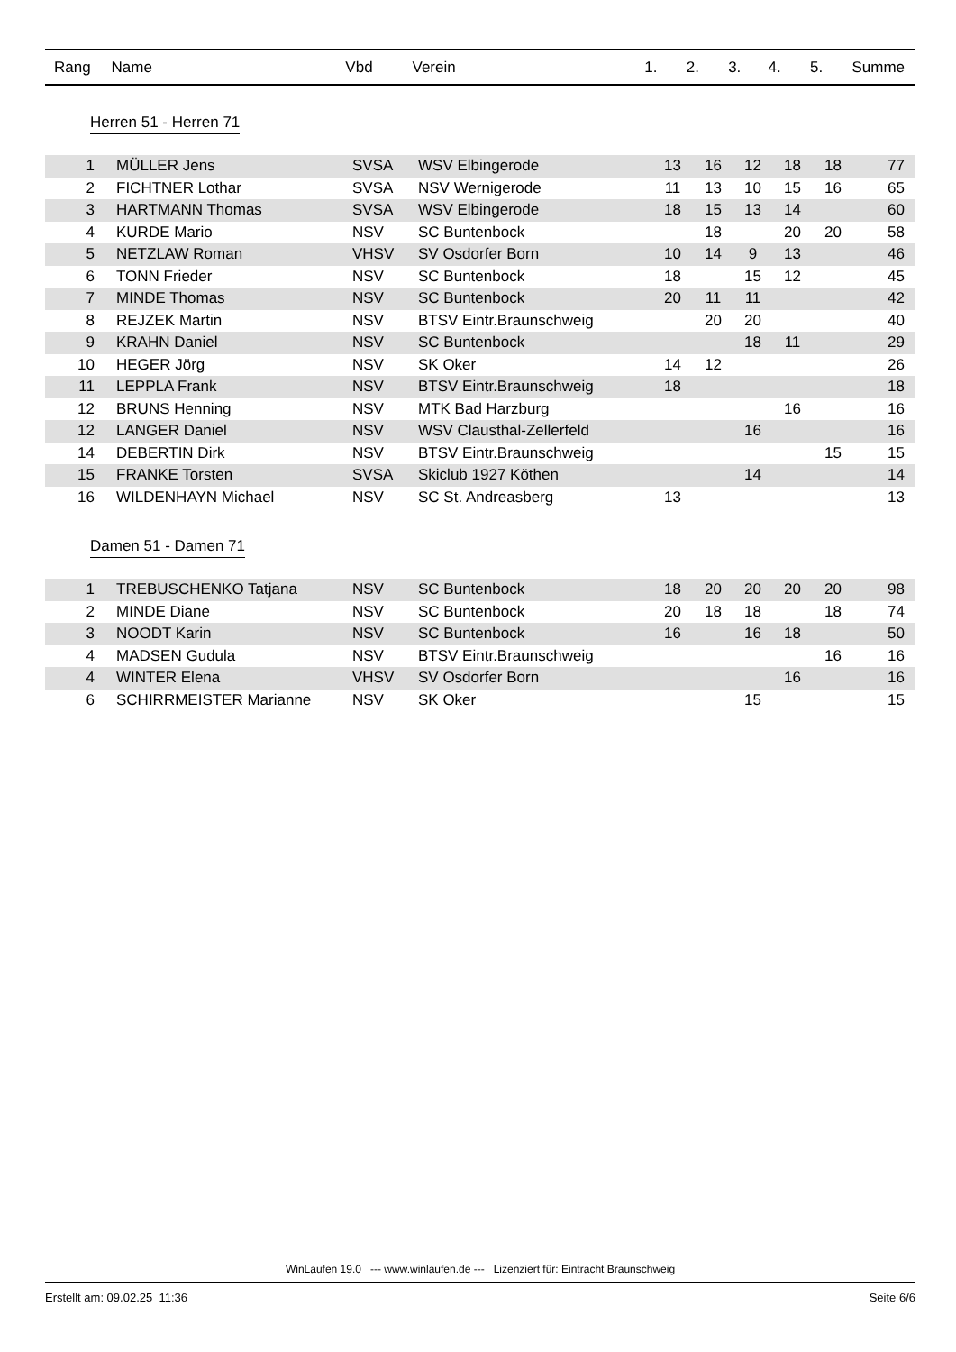| Rang | Name | Vbd | Verein | 1. | 2. | 3. | 4. | 5. | Summe |
| --- | --- | --- | --- | --- | --- | --- | --- | --- | --- |
Herren 51 - Herren 71
| 1 | | MÜLLER Jens | SVSA | WSV Elbingerode | 13 | 16 | 12 | 18 | 18 | 77 |
| 2 | | FICHTNER Lothar | SVSA | NSV Wernigerode | 11 | 13 | 10 | 15 | 16 | 65 |
| 3 | | HARTMANN Thomas | SVSA | WSV Elbingerode | 18 | 15 | 13 | 14 | | 60 |
| 4 | | KURDE Mario | NSV | SC Buntenbock | | 18 | | 20 | 20 | 58 |
| 5 | | NETZLAW Roman | VHSV | SV Osdorfer Born | 10 | 14 | 9 | 13 | | 46 |
| 6 | | TONN Frieder | NSV | SC Buntenbock | 18 | | 15 | 12 | | 45 |
| 7 | | MINDE Thomas | NSV | SC Buntenbock | 20 | 11 | 11 | | | 42 |
| 8 | | REJZEK Martin | NSV | BTSV Eintr.Braunschweig | | 20 | 20 | | | 40 |
| 9 | | KRAHN Daniel | NSV | SC Buntenbock | | | 18 | 11 | | 29 |
| 10 | | HEGER Jörg | NSV | SK Oker | 14 | 12 | | | | 26 |
| 11 | | LEPPLA Frank | NSV | BTSV Eintr.Braunschweig | 18 | | | | | 18 |
| 12 | | BRUNS Henning | NSV | MTK Bad Harzburg | | | | 16 | | 16 |
| 12 | | LANGER Daniel | NSV | WSV Clausthal-Zellerfeld | | | 16 | | | 16 |
| 14 | | DEBERTIN Dirk | NSV | BTSV Eintr.Braunschweig | | | | | 15 | 15 |
| 15 | | FRANKE Torsten | SVSA | Skiclub 1927 Köthen | | | 14 | | | 14 |
| 16 | | WILDENHAYN Michael | NSV | SC St. Andreasberg | 13 | | | | | 13 |
Damen 51 - Damen 71
| 1 | | TREBUSCHENKO Tatjana | NSV | SC Buntenbock | 18 | 20 | 20 | 20 | 20 | 98 |
| 2 | | MINDE Diane | NSV | SC Buntenbock | 20 | 18 | 18 | | 18 | 74 |
| 3 | | NOODT Karin | NSV | SC Buntenbock | 16 | | 16 | 18 | | 50 |
| 4 | | MADSEN Gudula | NSV | BTSV Eintr.Braunschweig | | | | | 16 | 16 |
| 4 | | WINTER Elena | VHSV | SV Osdorfer Born | | | | 16 | | 16 |
| 6 | | SCHIRRMEISTER Marianne | NSV | SK Oker | | | 15 | | | 15 |
WinLaufen 19.0 --- www.winlaufen.de --- Lizenziert für: Eintracht Braunschweig
Erstellt am: 09.02.25 11:36 Seite 6/6